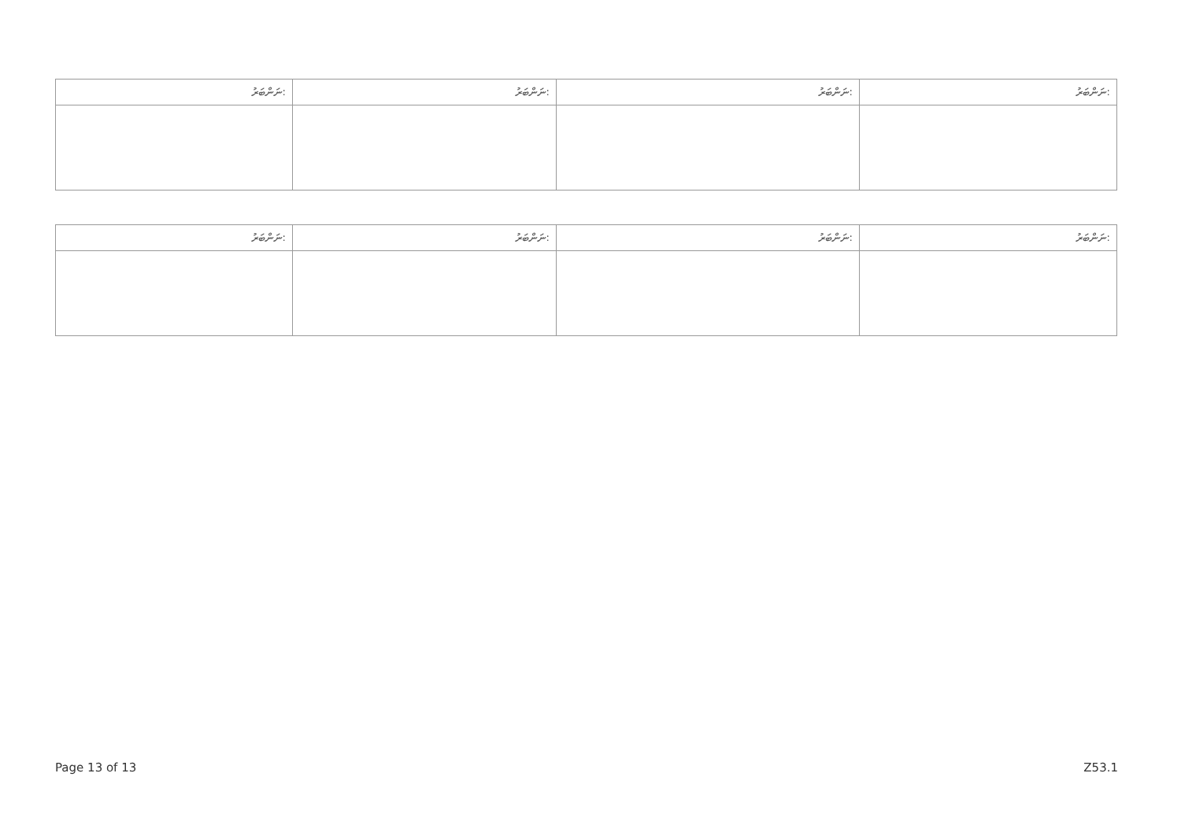| ނަންބަރު: | ނަންބަރު: | ނަންބަރު: | ނަންބަރު: |
| --- | --- | --- | --- |
| ނަންބަރު: | ނަންބަރު: | ނަންބަރު: | ނަންބަރު: |
| --- | --- | --- | --- |
Page 13 of 13 Z53.1